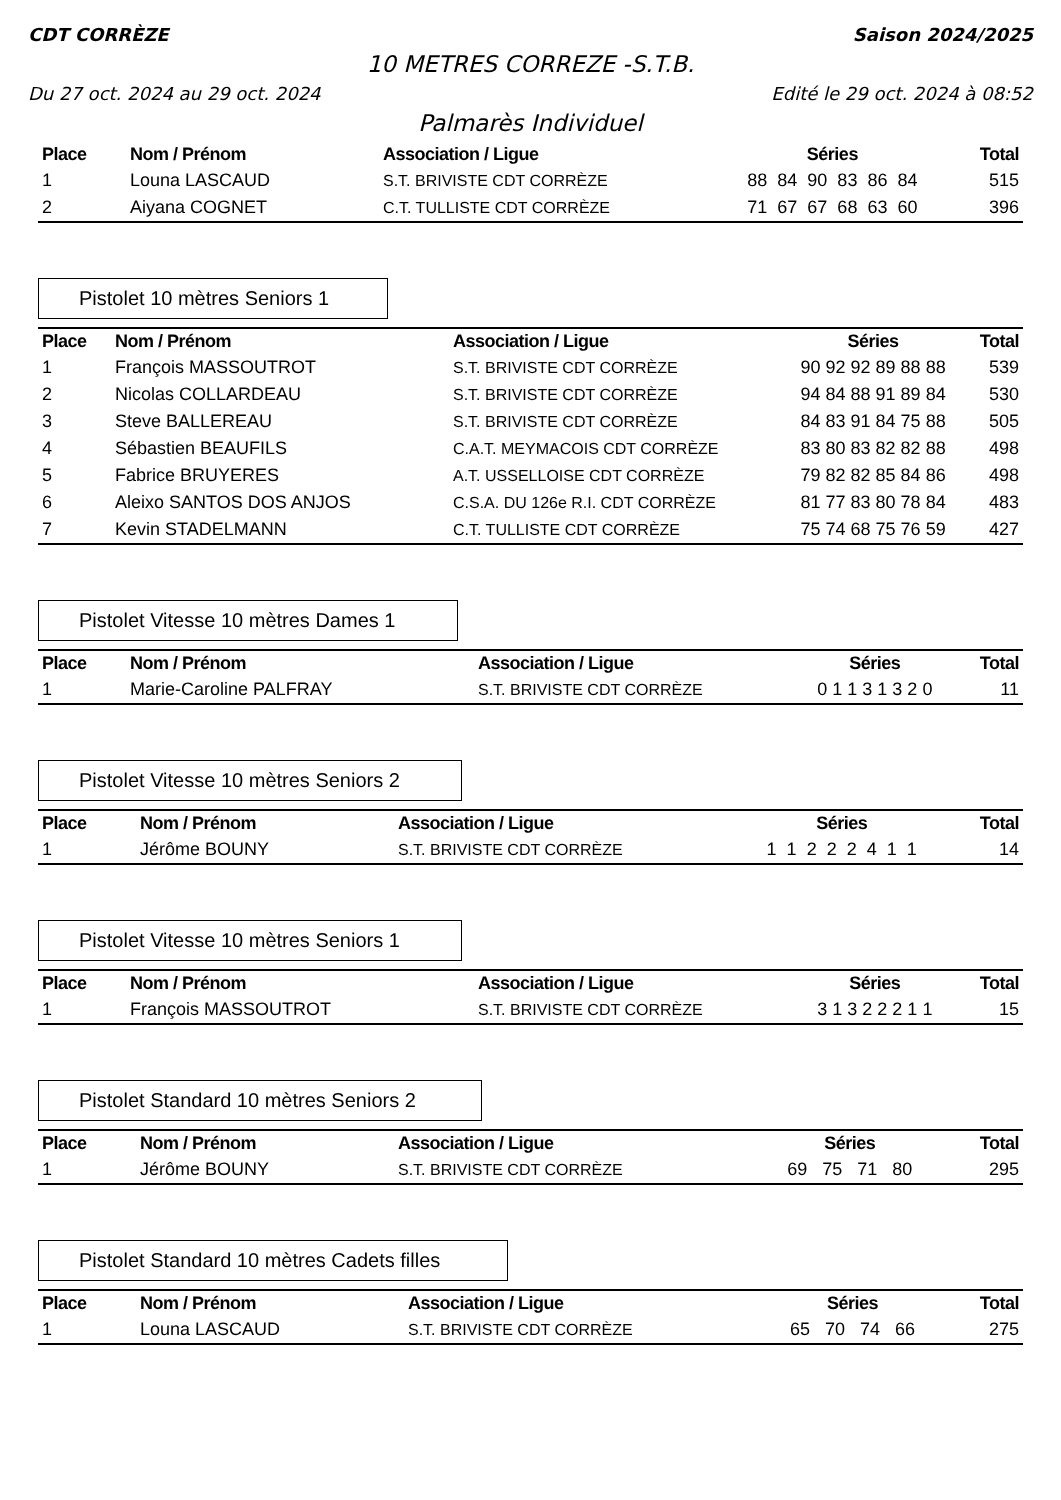CDT CORRÈZE Saison 2024/2025
10 METRES CORREZE -S.T.B.
Du 27 oct. 2024 au 29 oct. 2024 Edité le 29 oct. 2024 à 08:52
Palmarès Individuel
| Place | Nom / Prénom | Association / Ligue | Séries | Total |
| --- | --- | --- | --- | --- |
| 1 | Louna LASCAUD | S.T. BRIVISTE CDT CORRÈZE | 88 84 90 83 86 84 | 515 |
| 2 | Aiyana COGNET | C.T. TULLISTE CDT CORRÈZE | 71 67 67 68 63 60 | 396 |
Pistolet 10 mètres Seniors 1
| Place | Nom / Prénom | Association / Ligue | Séries | Total |
| --- | --- | --- | --- | --- |
| 1 | François MASSOUTROT | S.T. BRIVISTE CDT CORRÈZE | 90 92 92 89 88 88 | 539 |
| 2 | Nicolas COLLARDEAU | S.T. BRIVISTE CDT CORRÈZE | 94 84 88 91 89 84 | 530 |
| 3 | Steve BALLEREAU | S.T. BRIVISTE CDT CORRÈZE | 84 83 91 84 75 88 | 505 |
| 4 | Sébastien BEAUFILS | C.A.T. MEYMACOIS CDT CORRÈZE | 83 80 83 82 82 88 | 498 |
| 5 | Fabrice BRUYERES | A.T. USSELLOISE CDT CORRÈZE | 79 82 82 85 84 86 | 498 |
| 6 | Aleixo SANTOS DOS ANJOS | C.S.A. DU 126e R.I. CDT CORRÈZE | 81 77 83 80 78 84 | 483 |
| 7 | Kevin STADELMANN | C.T. TULLISTE CDT CORRÈZE | 75 74 68 75 76 59 | 427 |
Pistolet Vitesse 10 mètres Dames 1
| Place | Nom / Prénom | Association / Ligue | Séries | Total |
| --- | --- | --- | --- | --- |
| 1 | Marie-Caroline PALFRAY | S.T. BRIVISTE CDT CORRÈZE | 0 1 1 3 1 3 2 0 | 11 |
Pistolet Vitesse 10 mètres Seniors 2
| Place | Nom / Prénom | Association / Ligue | Séries | Total |
| --- | --- | --- | --- | --- |
| 1 | Jérôme BOUNY | S.T. BRIVISTE CDT CORRÈZE | 1 1 2 2 2 4 1 1 | 14 |
Pistolet Vitesse 10 mètres Seniors 1
| Place | Nom / Prénom | Association / Ligue | Séries | Total |
| --- | --- | --- | --- | --- |
| 1 | François MASSOUTROT | S.T. BRIVISTE CDT CORRÈZE | 3 1 3 2 2 2 1 1 | 15 |
Pistolet Standard 10 mètres Seniors 2
| Place | Nom / Prénom | Association / Ligue | Séries | Total |
| --- | --- | --- | --- | --- |
| 1 | Jérôme BOUNY | S.T. BRIVISTE CDT CORRÈZE | 69 75 71 80 | 295 |
Pistolet Standard 10 mètres Cadets filles
| Place | Nom / Prénom | Association / Ligue | Séries | Total |
| --- | --- | --- | --- | --- |
| 1 | Louna LASCAUD | S.T. BRIVISTE CDT CORRÈZE | 65 70 74 66 | 275 |